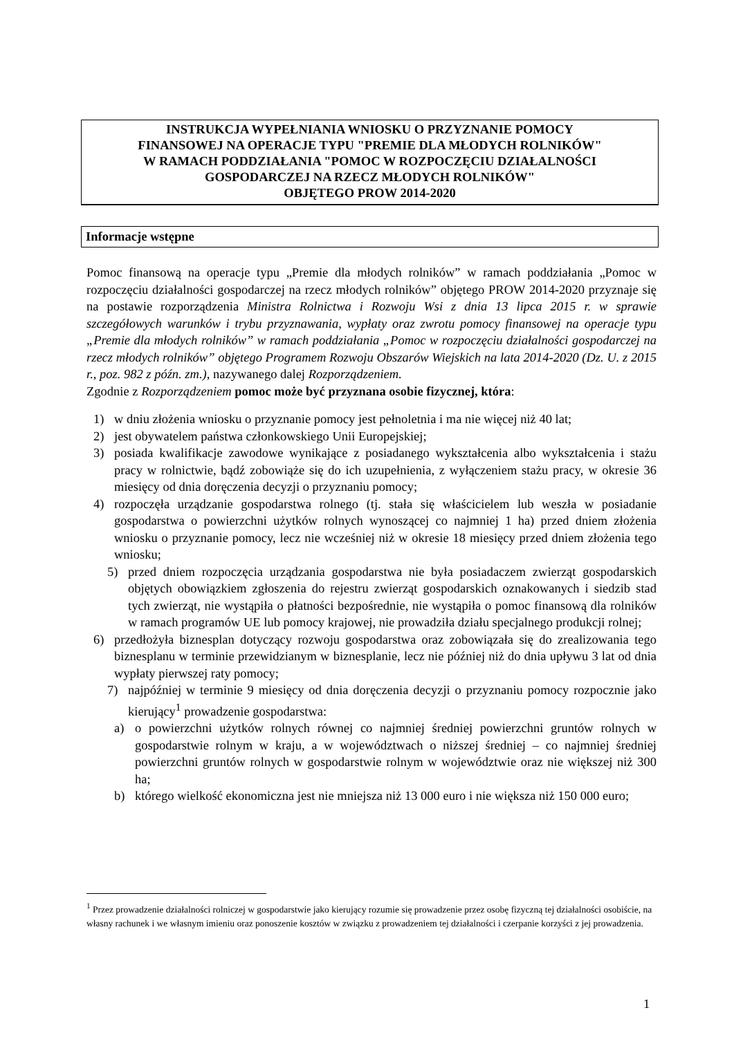INSTRUKCJA WYPEŁNIANIA WNIOSKU O PRZYZNANIE POMOCY
FINANSOWEJ NA OPERACJE TYPU "PREMIE DLA MŁODYCH ROLNIKÓW"
W RAMACH PODDZIAŁANIA "POMOC W ROZPOCZĘCIU DZIAŁALNOŚCI
GOSPODARCZEJ NA RZECZ MŁODYCH ROLNIKÓW"
OBJĘTEGO PROW 2014-2020
Informacje wstępne
Pomoc finansową na operacje typu „Premie dla młodych rolników” w ramach poddziałania „Pomoc w rozpoczęciu działalności gospodarczej na rzecz młodych rolników” objętego PROW 2014-2020 przyznaje się na postawie rozporządzenia Ministra Rolnictwa i Rozwoju Wsi z dnia 13 lipca 2015 r. w sprawie szczegółowych warunków i trybu przyznawania, wypłaty oraz zwrotu pomocy finansowej na operacje typu „Premie dla młodych rolników” w ramach poddziałania „Pomoc w rozpoczęciu działalności gospodarczej na rzecz młodych rolników” objętego Programem Rozwoju Obszarów Wiejskich na lata 2014-2020 (Dz. U. z 2015 r., poz. 982 z późn. zm.), nazywanego dalej Rozporządzeniem.
Zgodnie z Rozporządzeniem pomoc może być przyznana osobie fizycznej, która:
1) w dniu złożenia wniosku o przyznanie pomocy jest pełnoletnia i ma nie więcej niż 40 lat;
2) jest obywatelem państwa członkowskiego Unii Europejskiej;
3) posiada kwalifikacje zawodowe wynikające z posiadanego wykształcenia albo wykształcenia i stażu pracy w rolnictwie, bądź zobowiąże się do ich uzupełnienia, z wyłączeniem stażu pracy, w okresie 36 miesięcy od dnia doręczenia decyzji o przyznaniu pomocy;
4) rozpoczęła urządzanie gospodarstwa rolnego (tj. stała się właścicielem lub weszła w posiadanie gospodarstwa o powierzchni użytków rolnych wynoszącej co najmniej 1 ha) przed dniem złożenia wniosku o przyznanie pomocy, lecz nie wcześniej niż w okresie 18 miesięcy przed dniem złożenia tego wniosku;
5) przed dniem rozpoczęcia urządzania gospodarstwa nie była posiadaczem zwierząt gospodarskich objętych obowiązkiem zgłoszenia do rejestru zwierząt gospodarskich oznakowanych i siedzib stad tych zwierząt, nie wystąpiła o płatności bezpośrednie, nie wystąpiła o pomoc finansową dla rolników w ramach programów UE lub pomocy krajowej, nie prowadziła działu specjalnego produkcji rolnej;
6) przedłożyła biznesplan dotyczący rozwoju gospodarstwa oraz zobowiązała się do zrealizowania tego biznesplanu w terminie przewidzianym w biznesplanie, lecz nie później niż do dnia upływu 3 lat od dnia wypłaty pierwszej raty pomocy;
7) najpóźniej w terminie 9 miesięcy od dnia doręczenia decyzji o przyznaniu pomocy rozpocznie jako kierujący<sup>1</sup> prowadzenie gospodarstwa:
a) o powierzchni użytków rolnych równej co najmniej średniej powierzchni gruntów rolnych w gospodarstwie rolnym w kraju, a w województwach o niższej średniej – co najmniej średniej powierzchni gruntów rolnych w gospodarstwie rolnym w województwie oraz nie większej niż 300 ha;
b) którego wielkość ekonomiczna jest nie mniejsza niż 13 000 euro i nie większa niż 150 000 euro;
<sup>1</sup> Przez prowadzenie działalności rolniczej w gospodarstwie jako kierujący rozumie się prowadzenie przez osobę fizyczną tej działalności osobiście, na własny rachunek i we własnym imieniu oraz ponoszenie kosztów w związku z prowadzeniem tej działalności i czerpanie korzyści z jej prowadzenia.
1